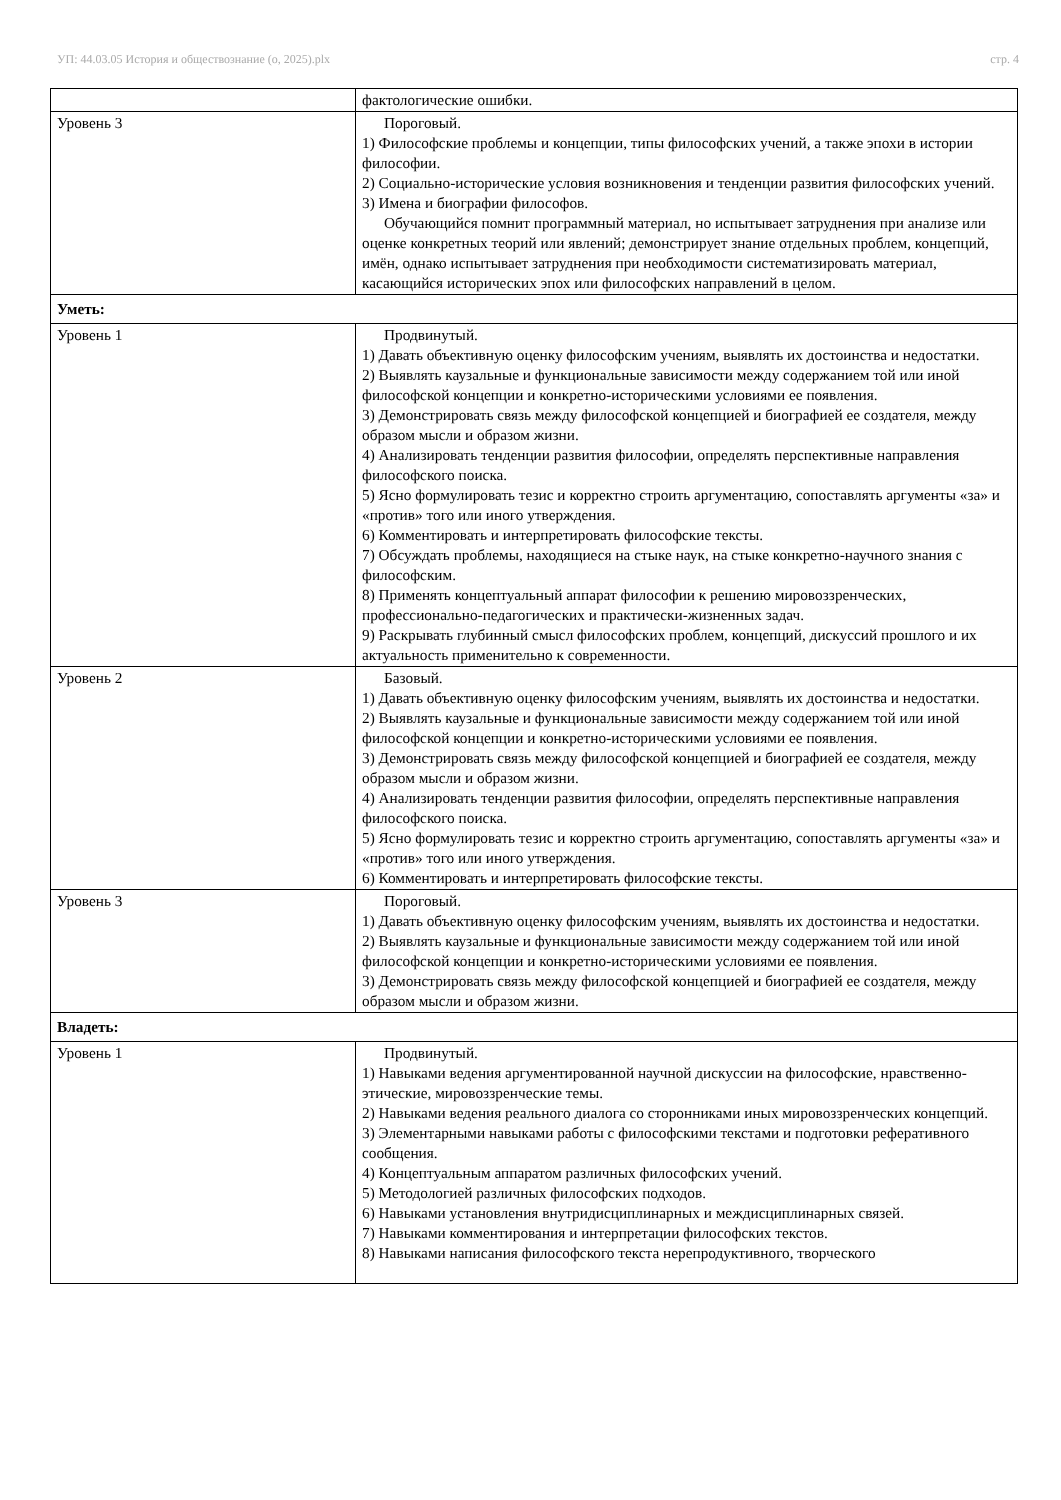УП: 44.03.05 История и обществознание (о, 2025).plx стр. 4
| | фактологические ошибки. |
| Уровень 3 | Пороговый. 1) Философские проблемы и концепции, типы философских учений, а также эпохи в истории философии. 2) Социально-исторические условия возникновения и тенденции развития философских учений. 3) Имена и биографии философов. Обучающийся помнит программный материал, но испытывает затруднения при анализе или оценке конкретных теорий или явлений; демонстрирует знание отдельных проблем, концепций, имён, однако испытывает затруднения при необходимости систематизировать материал, касающийся исторических эпох или философских направлений в целом. |
| Уметь: | |
| Уровень 1 | Продвинутый. 1) Давать объективную оценку философским учениям, выявлять их достоинства и недостатки. 2) Выявлять каузальные и функциональные зависимости между содержанием той или иной философской концепции и конкретно-историческими условиями ее появления. 3) Демонстрировать связь между философской концепцией и биографией ее создателя, между образом мысли и образом жизни. 4) Анализировать тенденции развития философии, определять перспективные направления философского поиска. 5) Ясно формулировать тезис и корректно строить аргументацию, сопоставлять аргументы «за» и «против» того или иного утверждения. 6) Комментировать и интерпретировать философские тексты. 7) Обсуждать проблемы, находящиеся на стыке наук, на стыке конкретно-научного знания с философским. 8) Применять концептуальный аппарат философии к решению мировоззренческих, профессионально-педагогических и практически-жизненных задач. 9) Раскрывать глубинный смысл философских проблем, концепций, дискуссий прошлого и их актуальность применительно к современности. |
| Уровень 2 | Базовый. 1) Давать объективную оценку философским учениям, выявлять их достоинства и недостатки. 2) Выявлять каузальные и функциональные зависимости между содержанием той или иной философской концепции и конкретно-историческими условиями ее появления. 3) Демонстрировать связь между философской концепцией и биографией ее создателя, между образом мысли и образом жизни. 4) Анализировать тенденции развития философии, определять перспективные направления философского поиска. 5) Ясно формулировать тезис и корректно строить аргументацию, сопоставлять аргументы «за» и «против» того или иного утверждения. 6) Комментировать и интерпретировать философские тексты. |
| Уровень 3 | Пороговый. 1) Давать объективную оценку философским учениям, выявлять их достоинства и недостатки. 2) Выявлять каузальные и функциональные зависимости между содержанием той или иной философской концепции и конкретно-историческими условиями ее появления. 3) Демонстрировать связь между философской концепцией и биографией ее создателя, между образом мысли и образом жизни. |
| Владеть: | |
| Уровень 1 | Продвинутый. 1) Навыками ведения аргументированной научной дискуссии на философские, нравственно-этические, мировоззренческие темы. 2) Навыками ведения реального диалога со сторонниками иных мировоззренческих концепций. 3) Элементарными навыками работы с философскими текстами и подготовки реферативного сообщения. 4) Концептуальным аппаратом различных философских учений. 5) Методологией различных философских подходов. 6) Навыками установления внутридисциплинарных и междисциплинарных связей. 7) Навыками комментирования и интерпретации философских текстов. 8) Навыками написания философского текста нерепродуктивного, творческого |